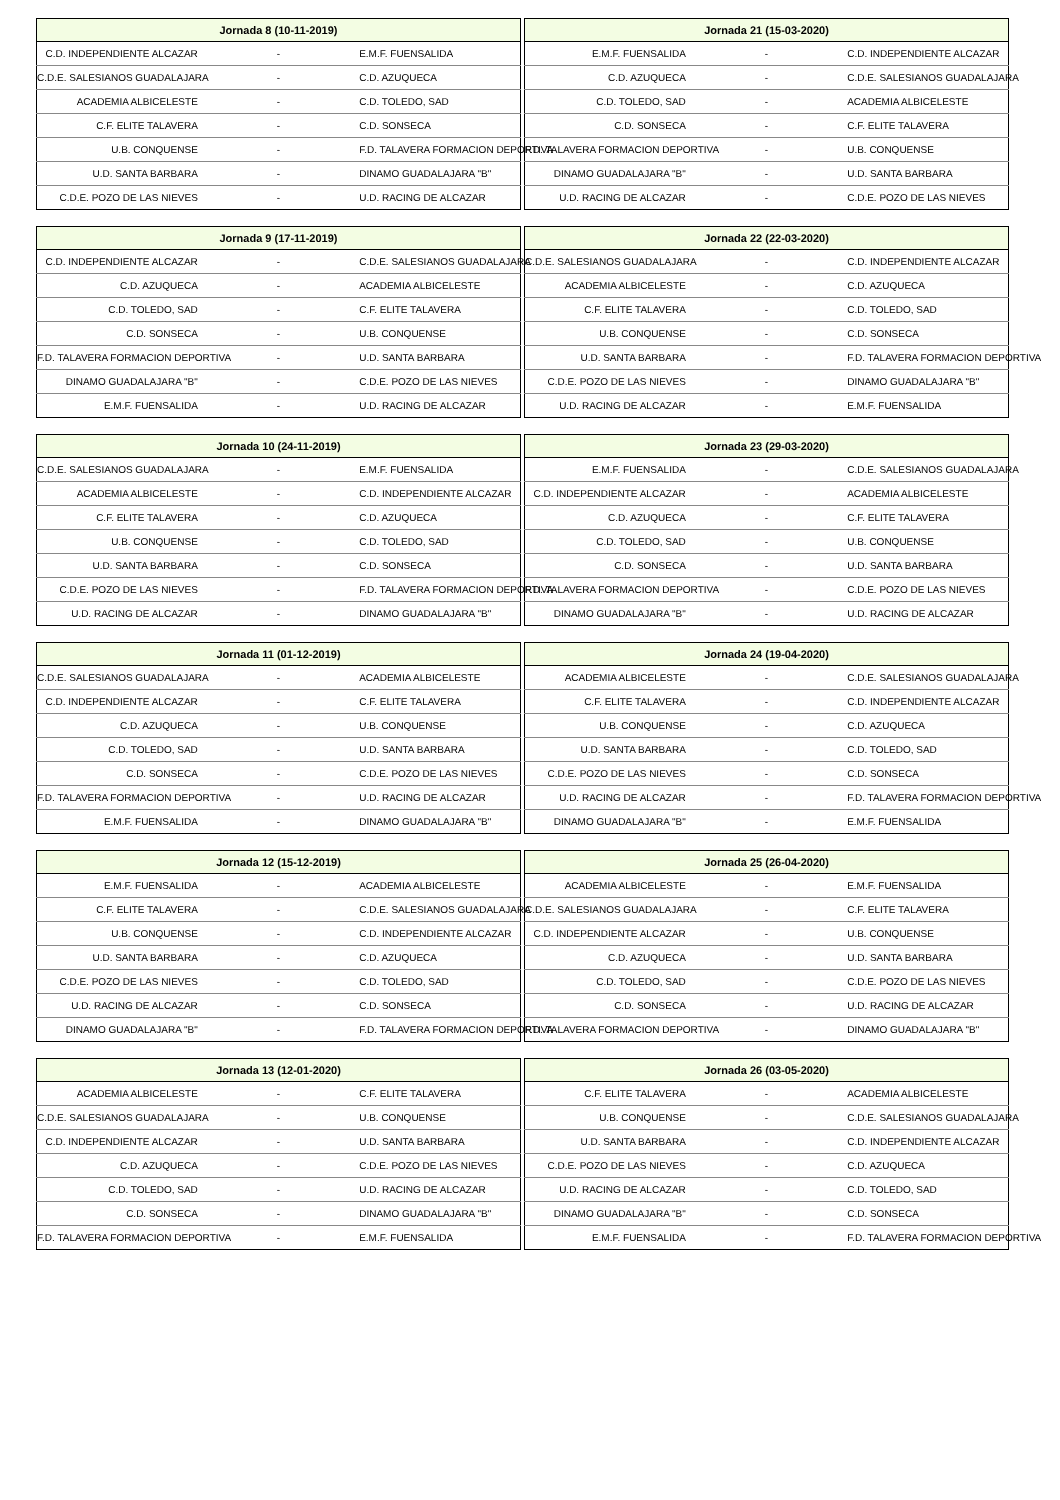| Jornada 8 (10-11-2019) | | |
| --- | --- | --- |
| C.D. INDEPENDIENTE ALCAZAR | - | E.M.F. FUENSALIDA |
| C.D.E. SALESIANOS GUADALAJARA | - | C.D. AZUQUECA |
| ACADEMIA ALBICELESTE | - | C.D. TOLEDO, SAD |
| C.F. ELITE TALAVERA | - | C.D. SONSECA |
| U.B. CONQUENSE | - | F.D. TALAVERA FORMACION DEPORTIVA |
| U.D. SANTA BARBARA | - | DINAMO GUADALAJARA "B" |
| C.D.E. POZO DE LAS NIEVES | - | U.D. RACING DE ALCAZAR |
| Jornada 21 (15-03-2020) | | |
| --- | --- | --- |
| E.M.F. FUENSALIDA | - | C.D. INDEPENDIENTE ALCAZAR |
| C.D. AZUQUECA | - | C.D.E. SALESIANOS GUADALAJARA |
| C.D. TOLEDO, SAD | - | ACADEMIA ALBICELESTE |
| C.D. SONSECA | - | C.F. ELITE TALAVERA |
| F.D. TALAVERA FORMACION DEPORTIVA | - | U.B. CONQUENSE |
| DINAMO GUADALAJARA "B" | - | U.D. SANTA BARBARA |
| U.D. RACING DE ALCAZAR | - | C.D.E. POZO DE LAS NIEVES |
| Jornada 9 (17-11-2019) | | |
| --- | --- | --- |
| C.D. INDEPENDIENTE ALCAZAR | - | C.D.E. SALESIANOS GUADALAJARA |
| C.D. AZUQUECA | - | ACADEMIA ALBICELESTE |
| C.D. TOLEDO, SAD | - | C.F. ELITE TALAVERA |
| C.D. SONSECA | - | U.B. CONQUENSE |
| F.D. TALAVERA FORMACION DEPORTIVA | - | U.D. SANTA BARBARA |
| DINAMO GUADALAJARA "B" | - | C.D.E. POZO DE LAS NIEVES |
| E.M.F. FUENSALIDA | - | U.D. RACING DE ALCAZAR |
| Jornada 22 (22-03-2020) | | |
| --- | --- | --- |
| C.D.E. SALESIANOS GUADALAJARA | - | C.D. INDEPENDIENTE ALCAZAR |
| ACADEMIA ALBICELESTE | - | C.D. AZUQUECA |
| C.F. ELITE TALAVERA | - | C.D. TOLEDO, SAD |
| U.B. CONQUENSE | - | C.D. SONSECA |
| U.D. SANTA BARBARA | - | F.D. TALAVERA FORMACION DEPORTIVA |
| C.D.E. POZO DE LAS NIEVES | - | DINAMO GUADALAJARA "B" |
| U.D. RACING DE ALCAZAR | - | E.M.F. FUENSALIDA |
| Jornada 10 (24-11-2019) | | |
| --- | --- | --- |
| C.D.E. SALESIANOS GUADALAJARA | - | E.M.F. FUENSALIDA |
| ACADEMIA ALBICELESTE | - | C.D. INDEPENDIENTE ALCAZAR |
| C.F. ELITE TALAVERA | - | C.D. AZUQUECA |
| U.B. CONQUENSE | - | C.D. TOLEDO, SAD |
| U.D. SANTA BARBARA | - | C.D. SONSECA |
| C.D.E. POZO DE LAS NIEVES | - | F.D. TALAVERA FORMACION DEPORTIVA |
| U.D. RACING DE ALCAZAR | - | DINAMO GUADALAJARA "B" |
| Jornada 23 (29-03-2020) | | |
| --- | --- | --- |
| E.M.F. FUENSALIDA | - | C.D.E. SALESIANOS GUADALAJARA |
| C.D. INDEPENDIENTE ALCAZAR | - | ACADEMIA ALBICELESTE |
| C.D. AZUQUECA | - | C.F. ELITE TALAVERA |
| C.D. TOLEDO, SAD | - | U.B. CONQUENSE |
| C.D. SONSECA | - | U.D. SANTA BARBARA |
| F.D. TALAVERA FORMACION DEPORTIVA | - | C.D.E. POZO DE LAS NIEVES |
| DINAMO GUADALAJARA "B" | - | U.D. RACING DE ALCAZAR |
| Jornada 11 (01-12-2019) | | |
| --- | --- | --- |
| C.D.E. SALESIANOS GUADALAJARA | - | ACADEMIA ALBICELESTE |
| C.D. INDEPENDIENTE ALCAZAR | - | C.F. ELITE TALAVERA |
| C.D. AZUQUECA | - | U.B. CONQUENSE |
| C.D. TOLEDO, SAD | - | U.D. SANTA BARBARA |
| C.D. SONSECA | - | C.D.E. POZO DE LAS NIEVES |
| F.D. TALAVERA FORMACION DEPORTIVA | - | U.D. RACING DE ALCAZAR |
| E.M.F. FUENSALIDA | - | DINAMO GUADALAJARA "B" |
| Jornada 24 (19-04-2020) | | |
| --- | --- | --- |
| ACADEMIA ALBICELESTE | - | C.D.E. SALESIANOS GUADALAJARA |
| C.F. ELITE TALAVERA | - | C.D. INDEPENDIENTE ALCAZAR |
| U.B. CONQUENSE | - | C.D. AZUQUECA |
| U.D. SANTA BARBARA | - | C.D. TOLEDO, SAD |
| C.D.E. POZO DE LAS NIEVES | - | C.D. SONSECA |
| U.D. RACING DE ALCAZAR | - | F.D. TALAVERA FORMACION DEPORTIVA |
| DINAMO GUADALAJARA "B" | - | E.M.F. FUENSALIDA |
| Jornada 12 (15-12-2019) | | |
| --- | --- | --- |
| E.M.F. FUENSALIDA | - | ACADEMIA ALBICELESTE |
| C.F. ELITE TALAVERA | - | C.D.E. SALESIANOS GUADALAJARA |
| U.B. CONQUENSE | - | C.D. INDEPENDIENTE ALCAZAR |
| U.D. SANTA BARBARA | - | C.D. AZUQUECA |
| C.D.E. POZO DE LAS NIEVES | - | C.D. TOLEDO, SAD |
| U.D. RACING DE ALCAZAR | - | C.D. SONSECA |
| DINAMO GUADALAJARA "B" | - | F.D. TALAVERA FORMACION DEPORTIVA |
| Jornada 25 (26-04-2020) | | |
| --- | --- | --- |
| ACADEMIA ALBICELESTE | - | E.M.F. FUENSALIDA |
| C.D.E. SALESIANOS GUADALAJARA | - | C.F. ELITE TALAVERA |
| C.D. INDEPENDIENTE ALCAZAR | - | U.B. CONQUENSE |
| C.D. AZUQUECA | - | U.D. SANTA BARBARA |
| C.D. TOLEDO, SAD | - | C.D.E. POZO DE LAS NIEVES |
| C.D. SONSECA | - | U.D. RACING DE ALCAZAR |
| F.D. TALAVERA FORMACION DEPORTIVA | - | DINAMO GUADALAJARA "B" |
| Jornada 13 (12-01-2020) | | |
| --- | --- | --- |
| ACADEMIA ALBICELESTE | - | C.F. ELITE TALAVERA |
| C.D.E. SALESIANOS GUADALAJARA | - | U.B. CONQUENSE |
| C.D. INDEPENDIENTE ALCAZAR | - | U.D. SANTA BARBARA |
| C.D. AZUQUECA | - | C.D.E. POZO DE LAS NIEVES |
| C.D. TOLEDO, SAD | - | U.D. RACING DE ALCAZAR |
| C.D. SONSECA | - | DINAMO GUADALAJARA "B" |
| F.D. TALAVERA FORMACION DEPORTIVA | - | E.M.F. FUENSALIDA |
| Jornada 26 (03-05-2020) | | |
| --- | --- | --- |
| C.F. ELITE TALAVERA | - | ACADEMIA ALBICELESTE |
| U.B. CONQUENSE | - | C.D.E. SALESIANOS GUADALAJARA |
| U.D. SANTA BARBARA | - | C.D. INDEPENDIENTE ALCAZAR |
| C.D.E. POZO DE LAS NIEVES | - | C.D. AZUQUECA |
| U.D. RACING DE ALCAZAR | - | C.D. TOLEDO, SAD |
| DINAMO GUADALAJARA "B" | - | C.D. SONSECA |
| E.M.F. FUENSALIDA | - | F.D. TALAVERA FORMACION DEPORTIVA |